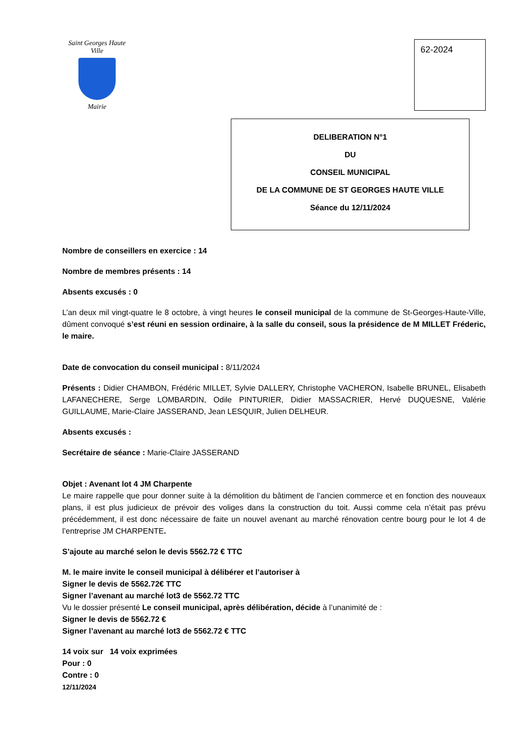Saint Georges Haute Ville
Mairie
62-2024
DELIBERATION N°1
DU
CONSEIL MUNICIPAL
DE LA COMMUNE DE ST GEORGES HAUTE VILLE
Séance du 12/11/2024
Nombre de conseillers en exercice : 14
Nombre de membres présents : 14
Absents excusés : 0
L’an deux mil vingt-quatre le 8 octobre, à vingt heures le conseil municipal de la commune de St-Georges-Haute-Ville, dûment convoqué s’est réuni en session ordinaire, à la salle du conseil, sous la présidence de M MILLET Fréderic, le maire.
Date de convocation du conseil municipal : 8/11/2024
Présents : Didier CHAMBON, Frédéric MILLET, Sylvie DALLERY, Christophe VACHERON, Isabelle BRUNEL, Elisabeth LAFANECHERE, Serge LOMBARDIN, Odile PINTURIER, Didier MASSACRIER, Hervé DUQUESNE, Valérie GUILLAUME, Marie-Claire JASSERAND, Jean LESQUIR, Julien DELHEUR.
Absents excusés :
Secrétaire de séance : Marie-Claire JASSERAND
Objet : Avenant lot 4 JM Charpente
Le maire rappelle que pour donner suite à la démolition du bâtiment de l’ancien commerce et en fonction des nouveaux plans, il est plus judicieux de prévoir des voliges dans la construction du toit. Aussi comme cela n’était pas prévu précédemment, il est donc nécessaire de faite un nouvel avenant au marché rénovation centre bourg pour le lot 4 de l’entreprise JM CHARPENTE.
S’ajoute au marché selon le devis 5562.72 € TTC
M. le maire invite le conseil municipal à délibérer et l’autoriser à
Signer le devis de 5562.72€ TTC
Signer l’avenant au marché lot3 de 5562.72 TTC
Vu le dossier présenté Le conseil municipal, après délibération, décide à l’unanimité de :
Signer le devis de 5562.72 €
Signer l’avenant au marché lot3 de 5562.72 € TTC
14 voix sur 14 voix exprimées
Pour : 0
Contre : 0
12/11/2024